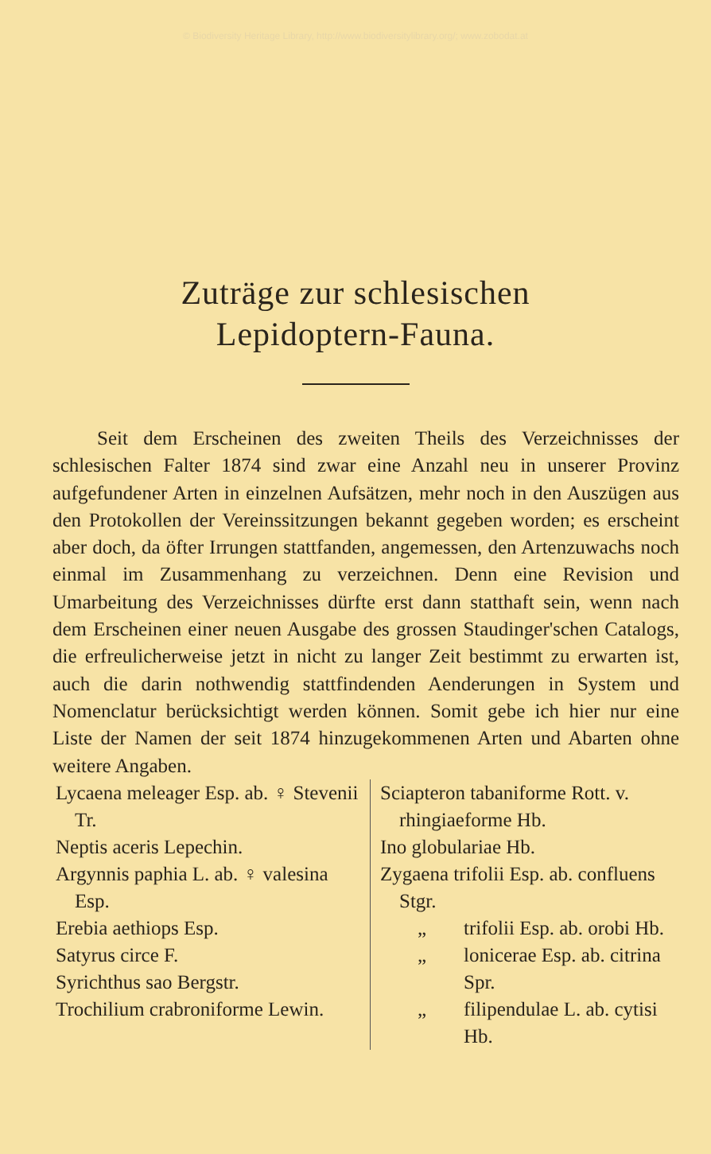© Biodiversity Heritage Library, http://www.biodiversitylibrary.org/; www.zobodat.at
Zuträge zur schlesischen
Lepidoptern-Fauna.
Seit dem Erscheinen des zweiten Theils des Verzeichnisses der schlesischen Falter 1874 sind zwar eine Anzahl neu in unserer Provinz aufgefundener Arten in einzelnen Aufsätzen, mehr noch in den Auszügen aus den Protokollen der Vereinssitzungen bekannt gegeben worden; es erscheint aber doch, da öfter Irrungen stattfanden, angemessen, den Artenzuwachs noch einmal im Zusammenhang zu verzeichnen. Denn eine Revision und Umarbeitung des Verzeichnisses dürfte erst dann statthaft sein, wenn nach dem Erscheinen einer neuen Ausgabe des grossen Staudinger'schen Catalogs, die erfreulicherweise jetzt in nicht zu langer Zeit bestimmt zu erwarten ist, auch die darin nothwendig stattfindenden Aenderungen in System und Nomenclatur berücksichtigt werden können. Somit gebe ich hier nur eine Liste der Namen der seit 1874 hinzugekommenen Arten und Abarten ohne weitere Angaben.
Lycaena meleager Esp. ab. ♀ Stevenii Tr.
Neptis aceris Lepechin.
Argynnis paphia L. ab. ♀ valesina Esp.
Erebia aethiops Esp.
Satyrus circe F.
Syrichthus sao Bergstr.
Trochilium crabroniforme Lewin.
Sciapteron tabaniforme Rott. v. rhingiaeforme Hb.
Ino globulariae Hb.
Zygaena trifolii Esp. ab. confluens Stgr.
„ trifolii Esp. ab. orobi Hb.
„ lonicerae Esp. ab. citrina Spr.
„ filipendulae L. ab. cytisi Hb.